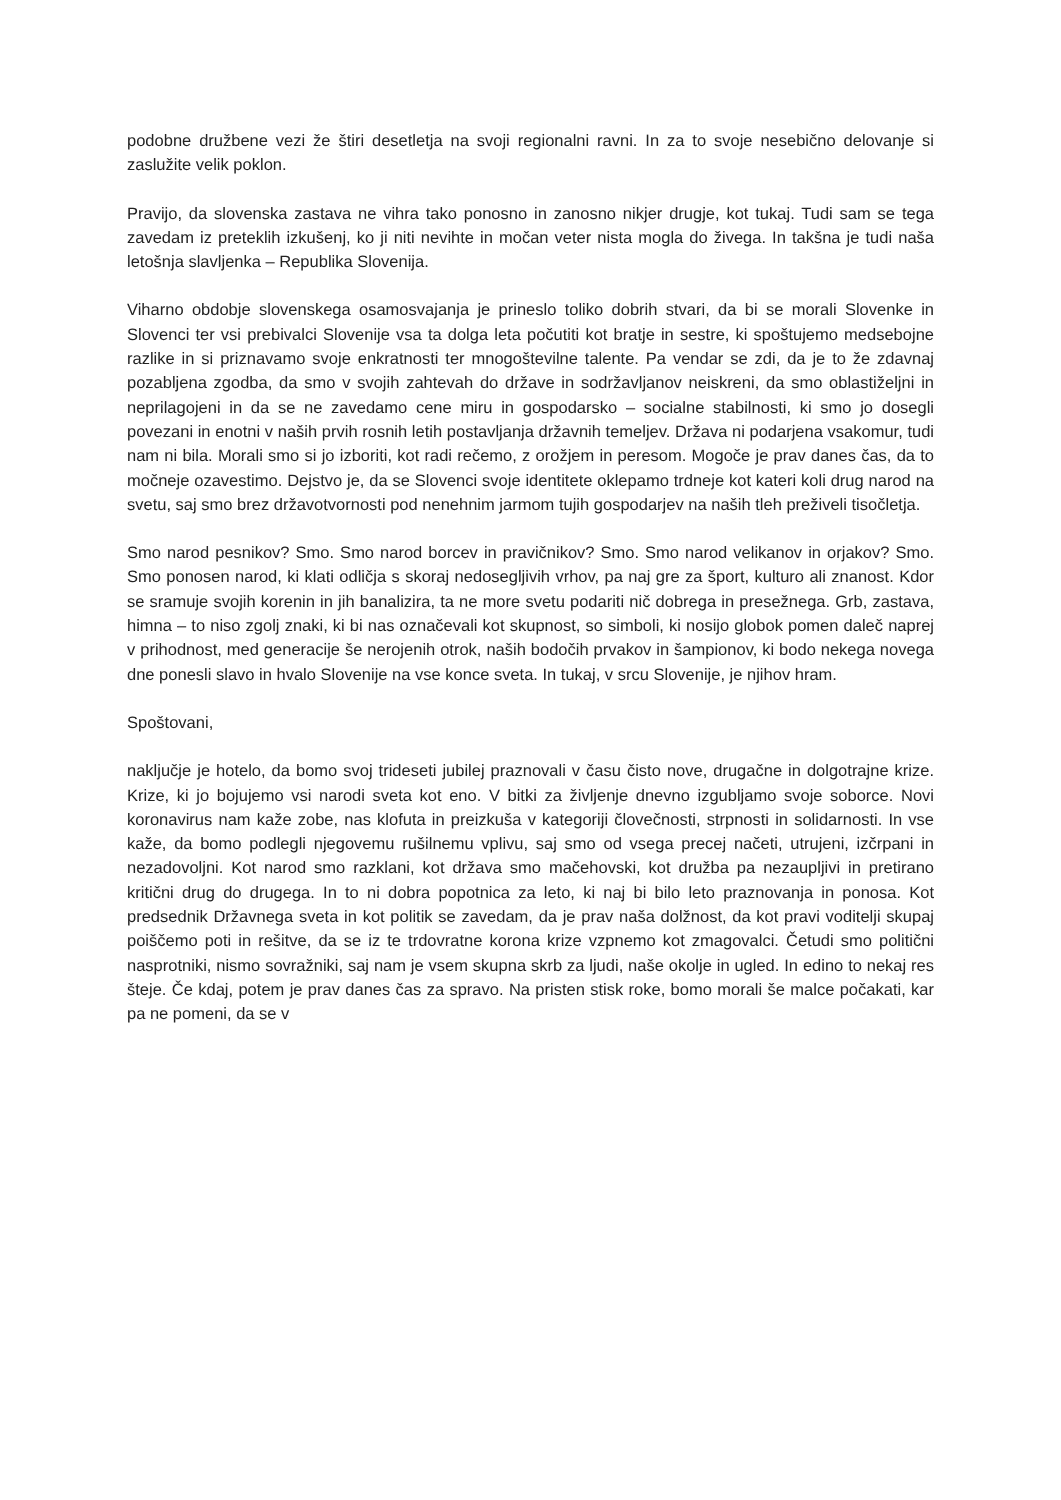podobne družbene vezi že štiri desetletja na svoji regionalni ravni. In za to svoje nesebično delovanje si zaslužite velik poklon.
Pravijo, da slovenska zastava ne vihra tako ponosno in zanosno nikjer drugje, kot tukaj. Tudi sam se tega zavedam iz preteklih izkušenj, ko ji niti nevihte in močan veter nista mogla do živega. In takšna je tudi naša letošnja slavljenka – Republika Slovenija.
Viharno obdobje slovenskega osamosvajanja je prineslo toliko dobrih stvari, da bi se morali Slovenke in Slovenci ter vsi prebivalci Slovenije vsa ta dolga leta počutiti kot bratje in sestre, ki spoštujemo medsebojne razlike in si priznavamo svoje enkratnosti ter mnogoštevilne talente. Pa vendar se zdi, da je to že zdavnaj pozabljena zgodba, da smo v svojih zahtevah do države in sodržavljanov neiskreni, da smo oblastiželjni in neprilagojeni in da se ne zavedamo cene miru in gospodarsko – socialne stabilnosti, ki smo jo dosegli povezani in enotni v naših prvih rosnih letih postavljanja državnih temeljev. Država ni podarjena vsakomur, tudi nam ni bila. Morali smo si jo izboriti, kot radi rečemo, z orožjem in peresom. Mogoče je prav danes čas, da to močneje ozavestimo. Dejstvo je, da se Slovenci svoje identitete oklepamo trdneje kot kateri koli drug narod na svetu, saj smo brez državotvornosti pod nenehnim jarmom tujih gospodarjev na naših tleh preživeli tisočletja.
Smo narod pesnikov? Smo. Smo narod borcev in pravičnikov? Smo. Smo narod velikanov in orjakov? Smo. Smo ponosen narod, ki klati odličja s skoraj nedosegljivih vrhov, pa naj gre za šport, kulturo ali znanost. Kdor se sramuje svojih korenin in jih banalizira, ta ne more svetu podariti nič dobrega in presežnega. Grb, zastava, himna – to niso zgolj znaki, ki bi nas označevali kot skupnost, so simboli, ki nosijo globok pomen daleč naprej v prihodnost, med generacije še nerojenih otrok, naših bodočih prvakov in šampionov, ki bodo nekega novega dne ponesli slavo in hvalo Slovenije na vse konce sveta. In tukaj, v srcu Slovenije, je njihov hram.
Spoštovani,
naključje je hotelo, da bomo svoj trideseti jubilej praznovali v času čisto nove, drugačne in dolgotrajne krize. Krize, ki jo bojujemo vsi narodi sveta kot eno. V bitki za življenje dnevno izgubljamo svoje soborce. Novi koronavirus nam kaže zobe, nas klofuta in preizkuša v kategoriji človečnosti, strpnosti in solidarnosti. In vse kaže, da bomo podlegli njegovemu rušilnemu vplivu, saj smo od vsega precej načeti, utrujeni, izčrpani in nezadovoljni. Kot narod smo razklani, kot država smo mačehovski, kot družba pa nezaupljivi in pretirano kritični drug do drugega. In to ni dobra popotnica za leto, ki naj bi bilo leto praznovanja in ponosa. Kot predsednik Državnega sveta in kot politik se zavedam, da je prav naša dolžnost, da kot pravi voditelji skupaj poiščemo poti in rešitve, da se iz te trdovratne korona krize vzpnemo kot zmagovalci. Četudi smo politični nasprotniki, nismo sovražniki, saj nam je vsem skupna skrb za ljudi, naše okolje in ugled. In edino to nekaj res šteje. Če kdaj, potem je prav danes čas za spravo. Na pristen stisk roke, bomo morali še malce počakati, kar pa ne pomeni, da se v